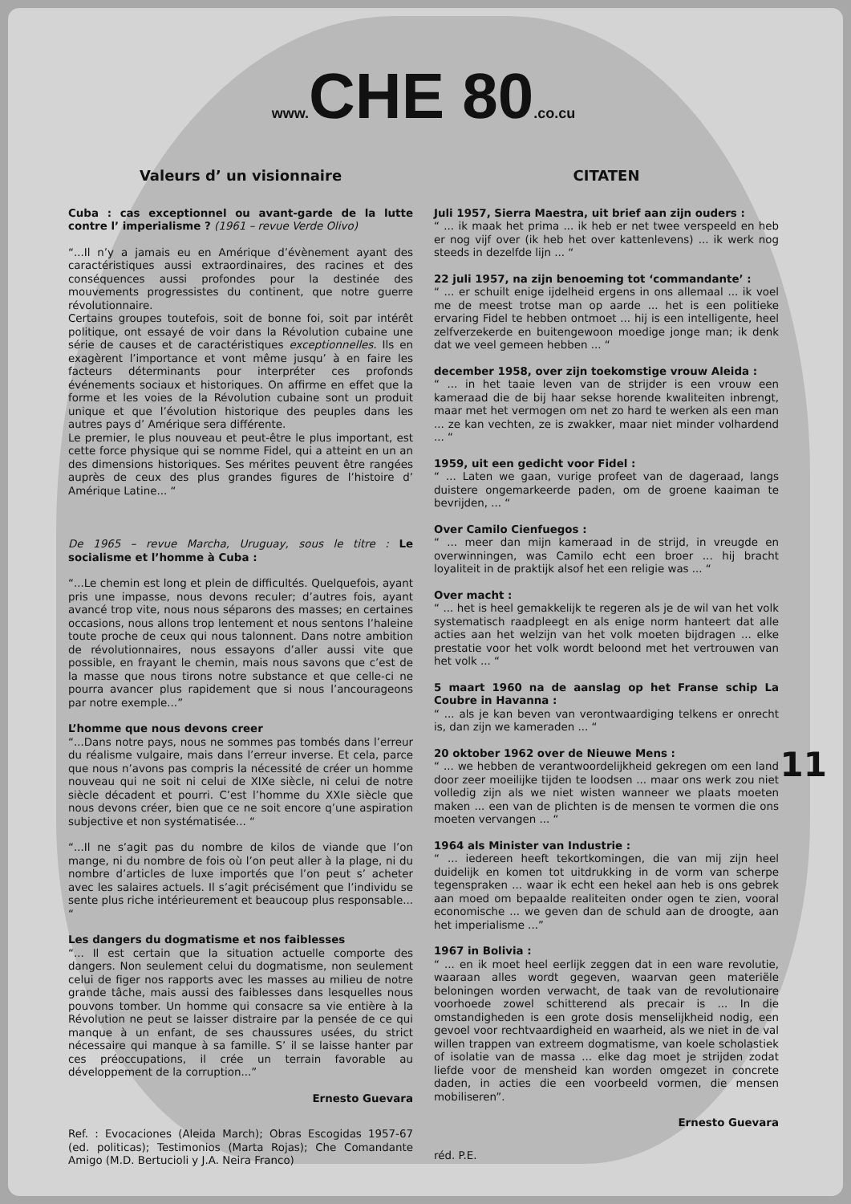www. CHE 80.co.cu
Valeurs d’ un visionnaire
Cuba : cas exceptionnel ou avant-garde de la lutte contre l’ imperialisme ? (1961 – revue Verde Olivo)
“...Il n’y a jamais eu en Amérique d’évènement ayant des caractéristiques aussi extraordinaires, des racines et des conséquences aussi profondes pour la destinée des mouvements progressistes du continent, que notre guerre révolutionnaire.
Certains groupes toutefois, soit de bonne foi, soit par intérêt politique, ont essayé de voir dans la Révolution cubaine une série de causes et de caractéristiques exceptionnelles. Ils en exagèrent l’importance et vont même jusqu’ à en faire les facteurs déterminants pour interpréter ces profonds événements sociaux et historiques. On affirme en effet que la forme et les voies de la Révolution cubaine sont un produit unique et que l’évolution historique des peuples dans les autres pays d’ Amérique sera différente.
Le premier, le plus nouveau et peut-être le plus important, est cette force physique qui se nomme Fidel, qui a atteint en un an des dimensions historiques. Ses mérites peuvent être rangées auprès de ceux des plus grandes figures de l’histoire d’ Amérique Latine... “
De 1965 – revue Marcha, Uruguay, sous le titre : Le socialisme et l’homme à Cuba :
“...Le chemin est long et plein de difficultés. Quelquefois, ayant pris une impasse, nous devons reculer; d’autres fois, ayant avancé trop vite, nous nous séparons des masses; en certaines occasions, nous allons trop lentement et nous sentons l’haleine toute proche de ceux qui nous talonnent. Dans notre ambition de révolutionnaires, nous essayons d’aller aussi vite que possible, en frayant le chemin, mais nous savons que c’est de la masse que nous tirons notre substance et que celle-ci ne pourra avancer plus rapidement que si nous l’ancourageons par notre exemple...”
L’homme que nous devons creer
“...Dans notre pays, nous ne sommes pas tombés dans l’erreur du réalisme vulgaire, mais dans l’erreur inverse. Et cela, parce que nous n’avons pas compris la nécessité de créer un homme nouveau qui ne soit ni celui de XIXe siècle, ni celui de notre siècle décadent et pourri. C’est l’homme du XXIe siècle que nous devons créer, bien que ce ne soit encore q’une aspiration subjective et non systématisée... “
“...Il ne s’agit pas du nombre de kilos de viande que l’on mange, ni du nombre de fois où l’on peut aller à la plage, ni du nombre d’articles de luxe importés que l’on peut s’ acheter avec les salaires actuels. Il s’agit précisément que l’individu se sente plus riche intérieurement et beaucoup plus responsable... “
Les dangers du dogmatisme et nos faiblesses
“... Il est certain que la situation actuelle comporte des dangers. Non seulement celui du dogmatisme, non seulement celui de figer nos rapports avec les masses au milieu de notre grande tâche, mais aussi des faiblesses dans lesquelles nous pouvons tomber. Un homme qui consacre sa vie entière à la Révolution ne peut se laisser distraire par la pensée de ce qui manque à un enfant, de ses chaussures usées, du strict nécessaire qui manque à sa famille. S’ il se laisse hanter par ces préoccupations, il crée un terrain favorable au développement de la corruption...”
Ernesto Guevara
Ref. : Evocaciones (Aleida March); Obras Escogidas 1957-67 (ed. politicas); Testimonios (Marta Rojas); Che Comandante Amigo (M.D. Bertucioli y J.A. Neira Franco)
CITATEN
Juli 1957, Sierra Maestra, uit brief aan zijn ouders :
“ ... ik maak het prima ... ik heb er net twee verspeeld en heb er nog vijf over (ik heb het over kattenlevens) ... ik werk nog steeds in dezelfde lijn ... “
22 juli 1957, na zijn benoeming tot ‘commandante’ :
“ ... er schuilt enige ijdelheid ergens in ons allemaal ... ik voel me de meest trotse man op aarde ... het is een politieke ervaring Fidel te hebben ontmoet ... hij is een intelligente, heel zelfverzekerde en buitengewoon moedige jonge man; ik denk dat we veel gemeen hebben ... “
december 1958, over zijn toekomstige vrouw Aleida :
“ ... in het taaie leven van de strijder is een vrouw een kameraad die de bij haar sekse horende kwaliteiten inbrengt, maar met het vermogen om net zo hard te werken als een man ... ze kan vechten, ze is zwakker, maar niet minder volhardend ... “
1959, uit een gedicht voor Fidel :
“ ... Laten we gaan, vurige profeet van de dageraad, langs duistere ongemarkeerde paden, om de groene kaaiman te bevrijden, ... “
Over Camilo Cienfuegos :
“ ... meer dan mijn kameraad in de strijd, in vreugde en overwinningen, was Camilo echt een broer ... hij bracht loyaliteit in de praktijk alsof het een religie was ... “
Over macht :
“ ... het is heel gemakkelijk te regeren als je de wil van het volk systematisch raadpleegt en als enige norm hanteert dat alle acties aan het welzijn van het volk moeten bijdragen ... elke prestatie voor het volk wordt beloond met het vertrouwen van het volk ... “
5 maart 1960 na de aanslag op het Franse schip La Coubre in Havanna :
“ ... als je kan beven van verontwaardiging telkens er onrecht is, dan zijn we kameraden ... “
20 oktober 1962 over de Nieuwe Mens :
“ ... we hebben de verantwoordelijkheid gekregen om een land door zeer moeilijke tijden te loodsen ... maar ons werk zou niet volledig zijn als we niet wisten wanneer we plaats moeten maken ... een van de plichten is de mensen te vormen die ons moeten vervangen ... “
1964 als Minister van Industrie :
“ ... iedereen heeft tekortkomingen, die van mij zijn heel duidelijk en komen tot uitdrukking in de vorm van scherpe tegenspraken ... waar ik echt een hekel aan heb is ons gebrek aan moed om bepaalde realiteiten onder ogen te zien, vooral economische ... we geven dan de schuld aan de droogte, aan het imperialisme ...”
1967 in Bolivia :
“ ... en ik moet heel eerlijk zeggen dat in een ware revolutie, waaraan alles wordt gegeven, waarvan geen materiële beloningen worden verwacht, de taak van de revolutionaire voorhoede zowel schitterend als precair is ... In die omstandigheden is een grote dosis menselijkheid nodig, een gevoel voor rechtvaardigheid en waarheid, als we niet in de val willen trappen van extreem dogmatisme, van koele scholastiek of isolatie van de massa ... elke dag moet je strijden zodat liefde voor de mensheid kan worden omgezet in concrete daden, in acties die een voorbeeld vormen, die mensen mobiliseren”.
Ernesto Guevara
réd. P.E.
11